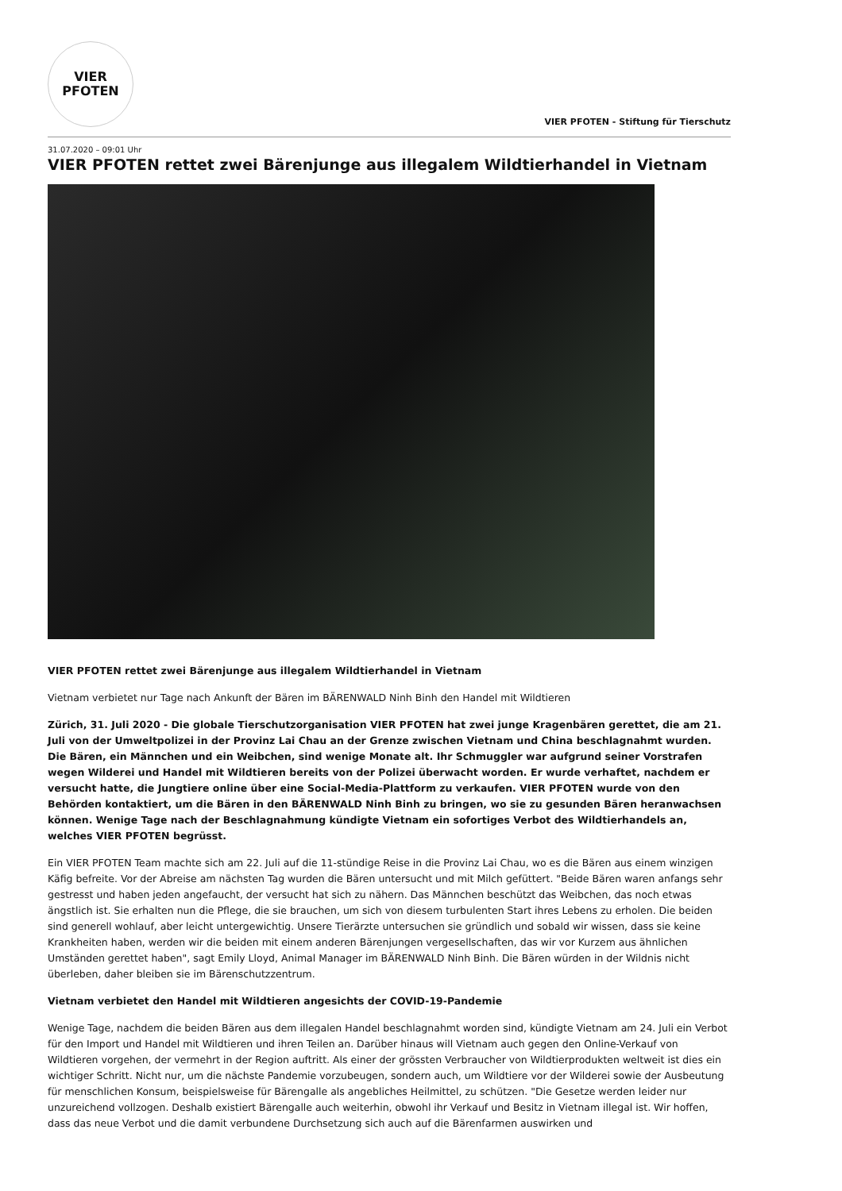VIER
PFOTEN
VIER PFOTEN - Stiftung für Tierschutz
31.07.2020 – 09:01 Uhr
VIER PFOTEN rettet zwei Bärenjunge aus illegalem Wildtierhandel in Vietnam
VIER PFOTEN rettet zwei Bärenjunge aus illegalem Wildtierhandel in Vietnam
Vietnam verbietet nur Tage nach Ankunft der Bären im BÄRENWALD Ninh Binh den Handel mit Wildtieren
Zürich, 31. Juli 2020 - Die globale Tierschutzorganisation VIER PFOTEN hat zwei junge Kragenbären gerettet, die am 21. Juli von der Umweltpolizei in der Provinz Lai Chau an der Grenze zwischen Vietnam und China beschlagnahmt wurden. Die Bären, ein Männchen und ein Weibchen, sind wenige Monate alt. Ihr Schmuggler war aufgrund seiner Vorstrafen wegen Wilderei und Handel mit Wildtieren bereits von der Polizei überwacht worden. Er wurde verhaftet, nachdem er versucht hatte, die Jungtiere online über eine Social-Media-Plattform zu verkaufen. VIER PFOTEN wurde von den Behörden kontaktiert, um die Bären in den BÄRENWALD Ninh Binh zu bringen, wo sie zu gesunden Bären heranwachsen können. Wenige Tage nach der Beschlagnahmung kündigte Vietnam ein sofortiges Verbot des Wildtierhandels an, welches VIER PFOTEN begrüsst.
Ein VIER PFOTEN Team machte sich am 22. Juli auf die 11-stündige Reise in die Provinz Lai Chau, wo es die Bären aus einem winzigen Käfig befreite. Vor der Abreise am nächsten Tag wurden die Bären untersucht und mit Milch gefüttert. "Beide Bären waren anfangs sehr gestresst und haben jeden angefaucht, der versucht hat sich zu nähern. Das Männchen beschützt das Weibchen, das noch etwas ängstlich ist. Sie erhalten nun die Pflege, die sie brauchen, um sich von diesem turbulenten Start ihres Lebens zu erholen. Die beiden sind generell wohlauf, aber leicht untergewichtig. Unsere Tierärzte untersuchen sie gründlich und sobald wir wissen, dass sie keine Krankheiten haben, werden wir die beiden mit einem anderen Bärenjungen vergesellschaften, das wir vor Kurzem aus ähnlichen Umständen gerettet haben", sagt Emily Lloyd, Animal Manager im BÄRENWALD Ninh Binh. Die Bären würden in der Wildnis nicht überleben, daher bleiben sie im Bärenschutzzentrum.
Vietnam verbietet den Handel mit Wildtieren angesichts der COVID-19-Pandemie
Wenige Tage, nachdem die beiden Bären aus dem illegalen Handel beschlagnahmt worden sind, kündigte Vietnam am 24. Juli ein Verbot für den Import und Handel mit Wildtieren und ihren Teilen an. Darüber hinaus will Vietnam auch gegen den Online-Verkauf von Wildtieren vorgehen, der vermehrt in der Region auftritt. Als einer der grössten Verbraucher von Wildtierprodukten weltweit ist dies ein wichtiger Schritt. Nicht nur, um die nächste Pandemie vorzubeugen, sondern auch, um Wildtiere vor der Wilderei sowie der Ausbeutung für menschlichen Konsum, beispielsweise für Bärengalle als angebliches Heilmittel, zu schützen. "Die Gesetze werden leider nur unzureichend vollzogen. Deshalb existiert Bärengalle auch weiterhin, obwohl ihr Verkauf und Besitz in Vietnam illegal ist. Wir hoffen, dass das neue Verbot und die damit verbundene Durchsetzung sich auch auf die Bärenfarmen auswirken und